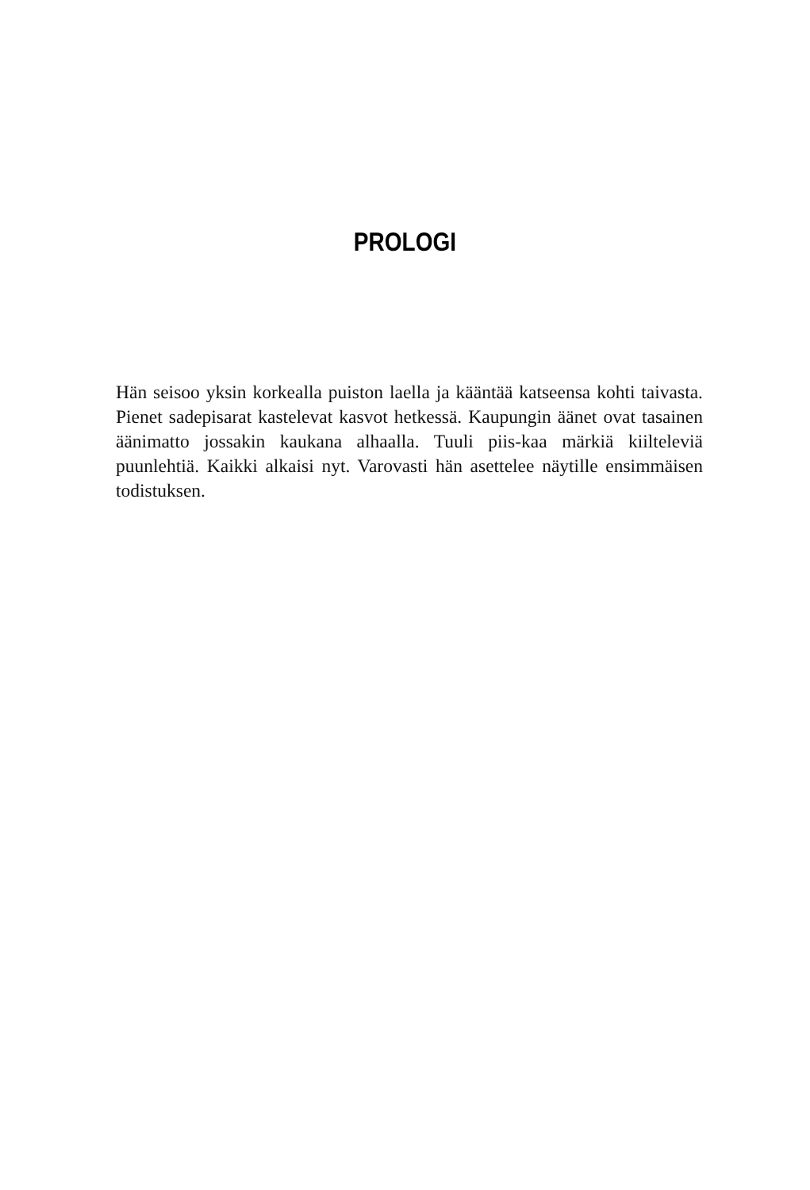PROLOGI
Hän seisoo yksin korkealla puiston laella ja kääntää katseensa kohti taivasta. Pienet sadepisarat kastelevat kasvot hetkessä. Kaupungin äänet ovat tasainen äänimatto jossakin kaukana alhaalla. Tuuli piis-kaa märkiä kiilteleviä puunlehtiä. Kaikki alkaisi nyt. Varovasti hän asettelee näytille ensimmäisen todistuksen.